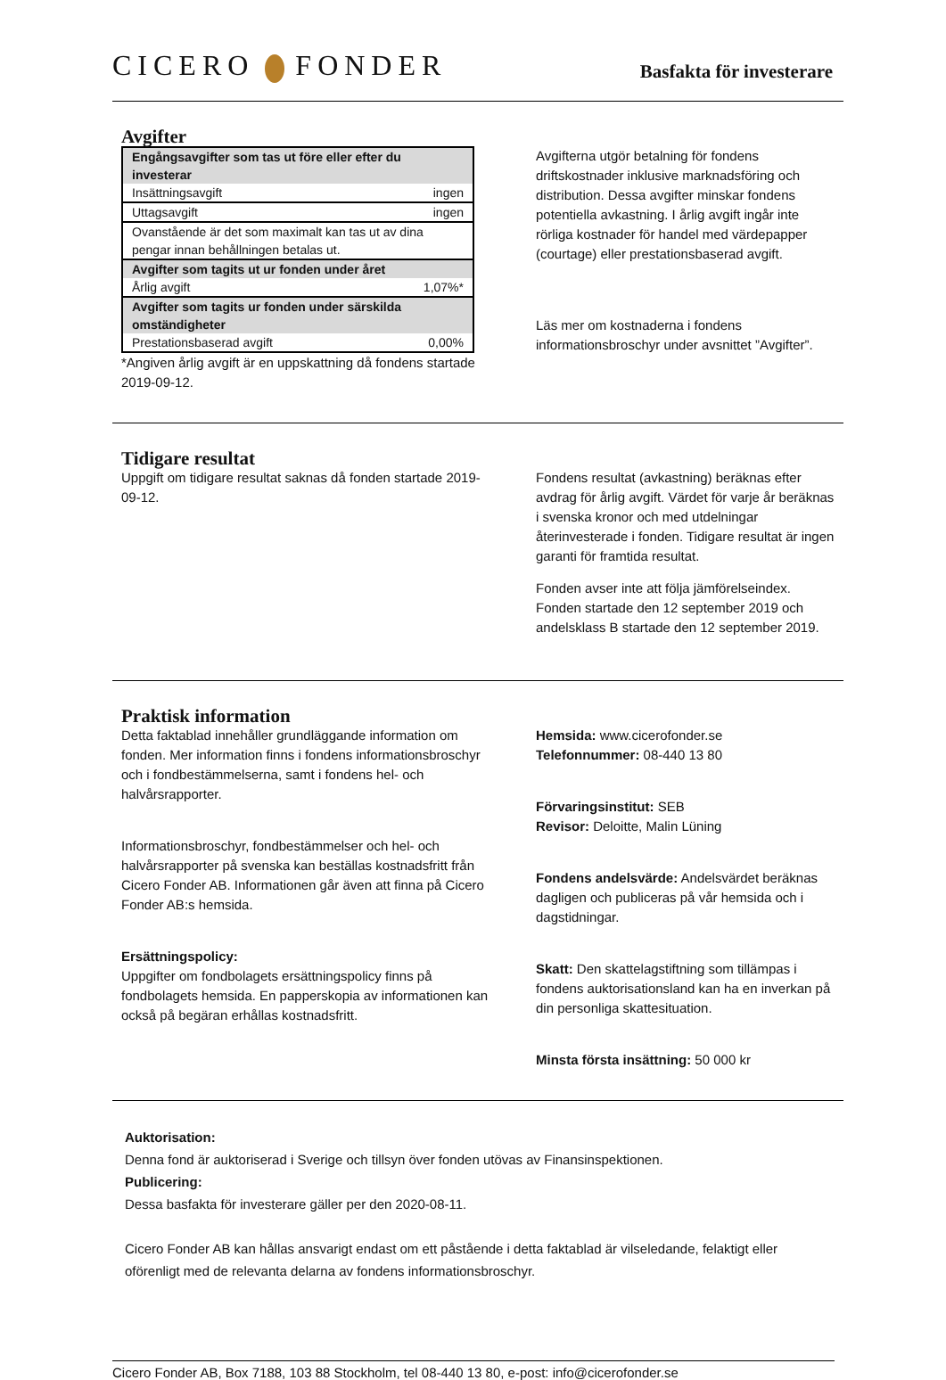CICERO FONDER
Basfakta för investerare
Avgifter
| Engångsavgifter som tas ut före eller efter du investerar | |
| Insättningsavgift | ingen |
| Uttagsavgift | ingen |
| Ovanstående är det som maximalt kan tas ut av dina pengar innan behållningen betalas ut. | |
| Avgifter som tagits ut ur fonden under året | |
| Årlig avgift | 1,07%* |
| Avgifter som tagits ur fonden under särskilda omständigheter | |
| Prestationsbaserad avgift | 0,00% |
*Angiven årlig avgift är en uppskattning då fondens startade 2019-09-12.
Avgifterna utgör betalning för fondens driftskostnader inklusive marknadsföring och distribution. Dessa avgifter minskar fondens potentiella avkastning. I årlig avgift ingår inte rörliga kostnader för handel med värdepapper (courtage) eller prestationsbaserad avgift.
Läs mer om kostnaderna i fondens informationsbroschyr under avsnittet ”Avgifter”.
Tidigare resultat
Uppgift om tidigare resultat saknas då fonden startade 2019-09-12.
Fondens resultat (avkastning) beräknas efter avdrag för årlig avgift. Värdet för varje år beräknas i svenska kronor och med utdelningar återinvesterade i fonden. Tidigare resultat är ingen garanti för framtida resultat.
Fonden avser inte att följa jämförelseindex. Fonden startade den 12 september 2019 och andelsklass B startade den 12 september 2019.
Praktisk information
Detta faktablad innehåller grundläggande information om fonden. Mer information finns i fondens informationsbroschyr och i fondbestämmelserna, samt i fondens hel- och halvårsrapporter.
Informationsbroschyr, fondbestämmelser och hel- och halvårsrapporter på svenska kan beställas kostnadsfritt från Cicero Fonder AB. Informationen går även att finna på Cicero Fonder AB:s hemsida.
Ersättningspolicy:
Uppgifter om fondbolagets ersättningspolicy finns på fondbolagets hemsida. En papperskopia av informationen kan också på begäran erhållas kostnadsfritt.
Hemsida: www.cicerofonder.se
Telefonnummer: 08-440 13 80
Förvaringsinstitut: SEB
Revisor: Deloitte, Malin Lüning
Fondens andelsvärde: Andelsvärdet beräknas dagligen och publiceras på vår hemsida och i dagstidningar.
Skatt: Den skattelagstiftning som tillämpas i fondens auktorisationsland kan ha en inverkan på din personliga skattesituation.
Minsta första insättning: 50 000 kr
Auktorisation:
Denna fond är auktoriserad i Sverige och tillsyn över fonden utövas av Finansinspektionen.
Publicering:
Dessa basfakta för investerare gäller per den 2020-08-11.
Cicero Fonder AB kan hållas ansvarigt endast om ett påstående i detta faktablad är vilseledande, felaktigt eller oförenligt med de relevanta delarna av fondens informationsbroschyr.
Cicero Fonder AB, Box 7188, 103 88 Stockholm, tel 08-440 13 80, e-post: info@cicerofonder.se